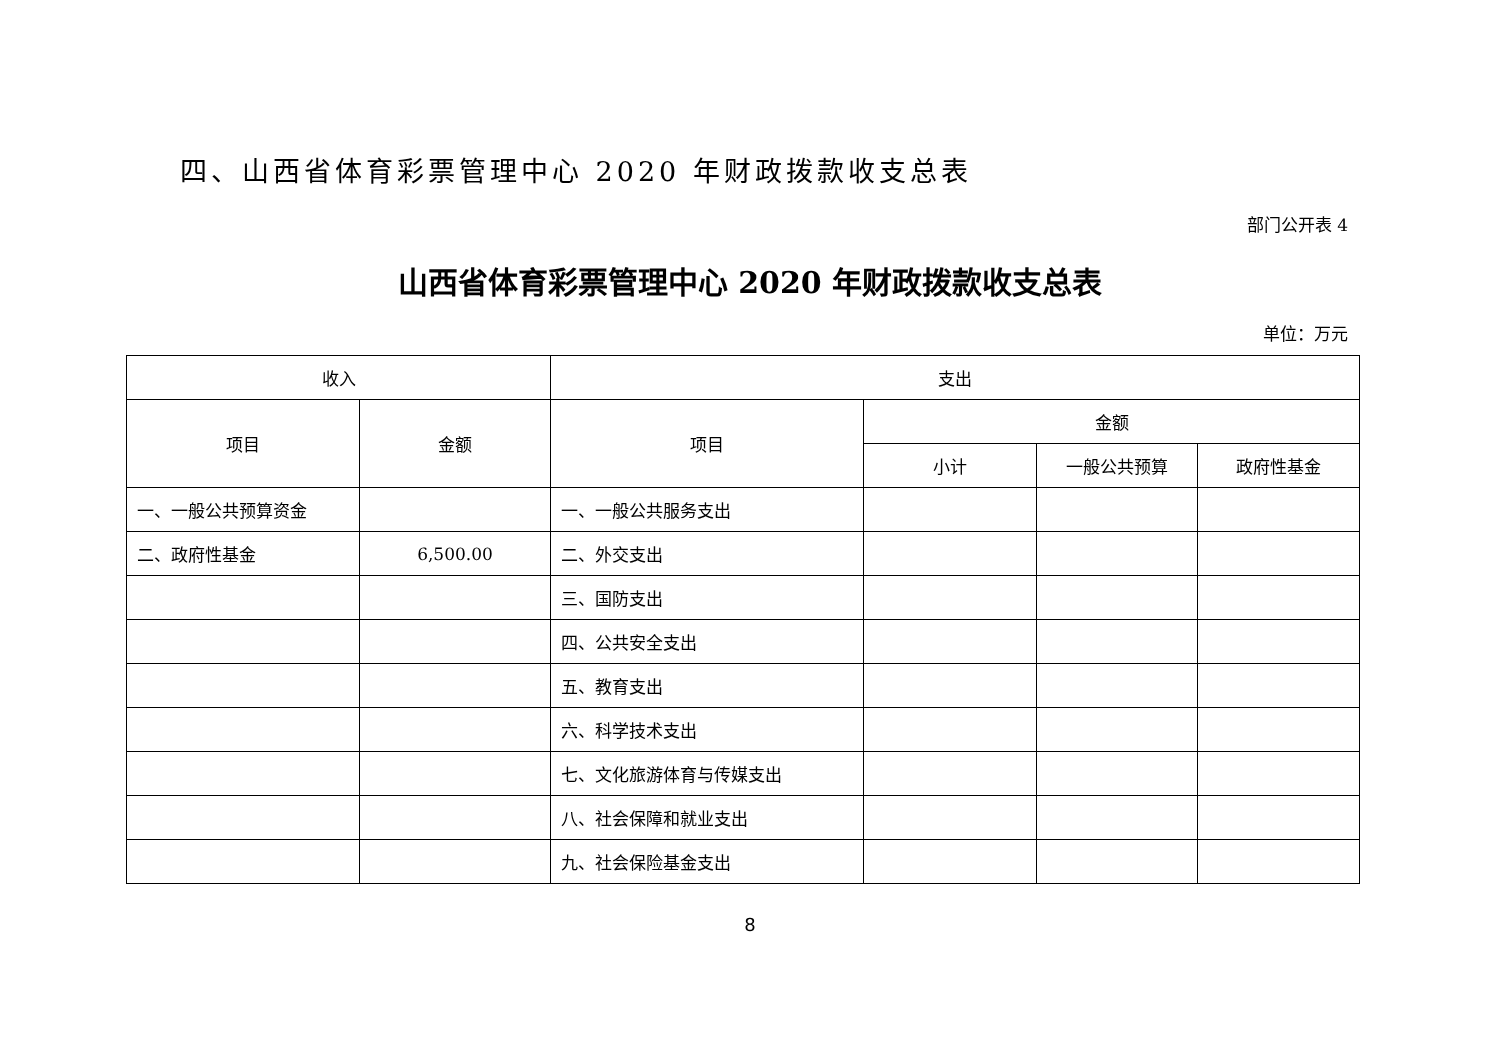四、山西省体育彩票管理中心 2020 年财政拨款收支总表
部门公开表 4
山西省体育彩票管理中心 2020 年财政拨款收支总表
单位：万元
| 收入 | | 支出 | | | |
| --- | --- | --- | --- | --- | --- |
| 项目 | 金额 | 项目 | 金额 | | |
| | | | 小计 | 一般公共预算 | 政府性基金 |
| 一、一般公共预算资金 | | 一、一般公共服务支出 | | | |
| 二、政府性基金 | 6,500.00 | 二、外交支出 | | | |
| | | 三、国防支出 | | | |
| | | 四、公共安全支出 | | | |
| | | 五、教育支出 | | | |
| | | 六、科学技术支出 | | | |
| | | 七、文化旅游体育与传媒支出 | | | |
| | | 八、社会保障和就业支出 | | | |
| | | 九、社会保险基金支出 | | | |
8